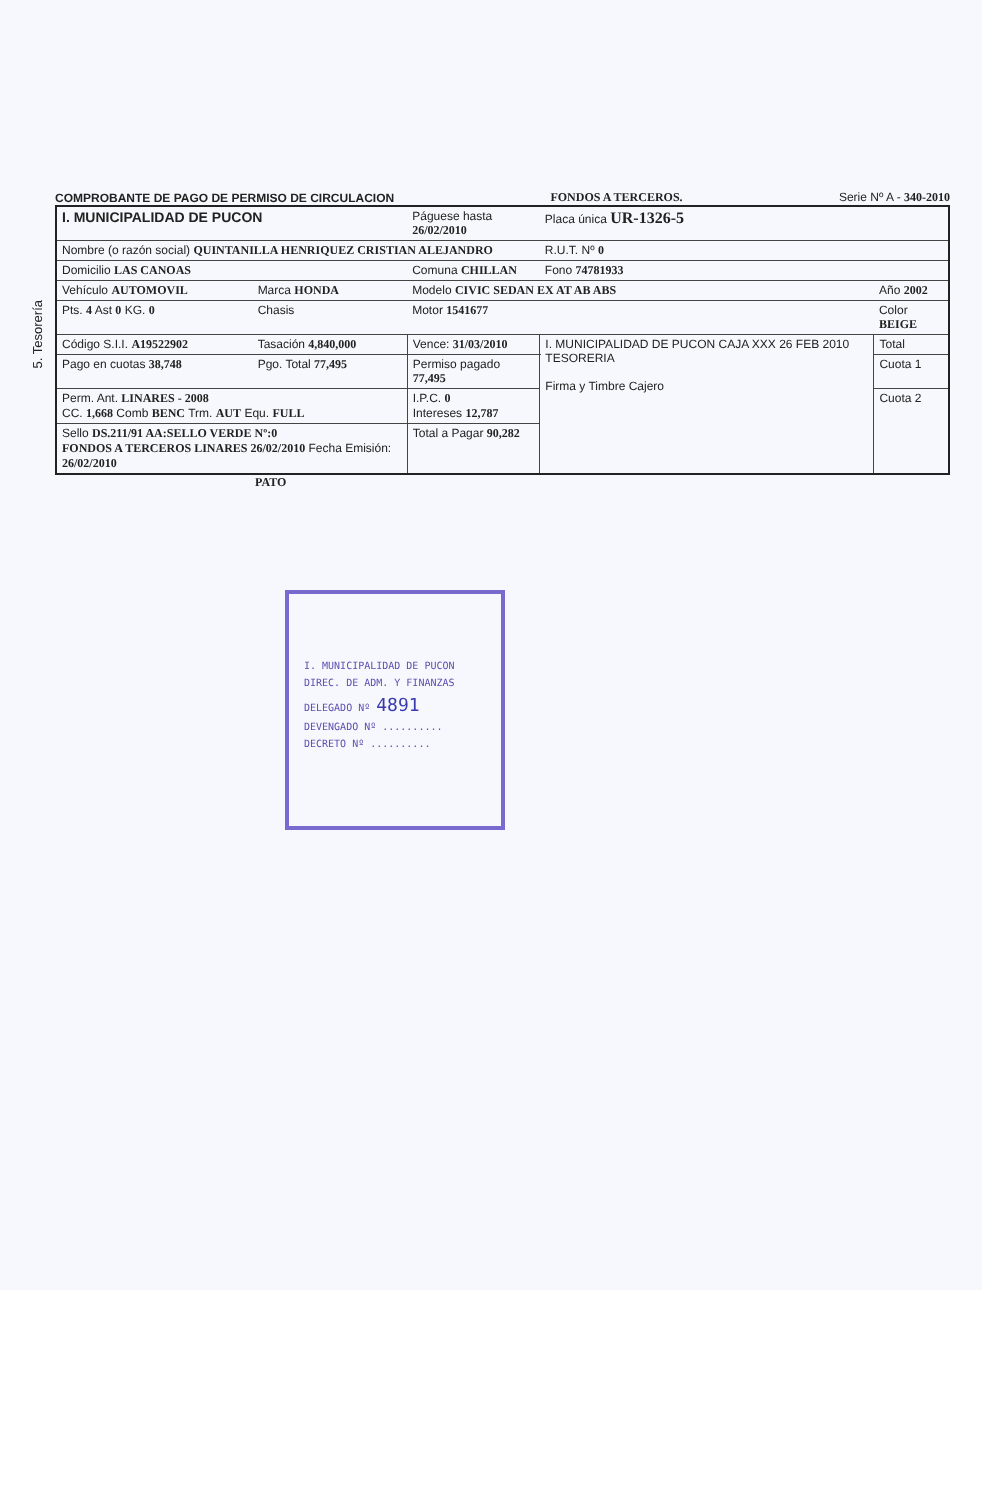5. Tesorería
COMPROBANTE DE PAGO DE PERMISO DE CIRCULACION FONDOS A TERCEROS. Serie Nº A - 340-2010
| I. MUNICIPALIDAD DE PUCON | | Páguese hasta 26/02/2010 | Placa única UR-1326-5 | |
| Nombre (o razón social) QUINTANILLA HENRIQUEZ CRISTIAN ALEJANDRO | | | R.U.T. Nº 0 | |
| Domicilio LAS CANOAS | | Comuna CHILLAN | Fono 74781933 | |
| Vehículo AUTOMOVIL | Marca HONDA | Modelo CIVIC SEDAN EX AT AB ABS | | Año 2002 |
| Pts. 4 Ast 0 KG. 0 | Chasis | Motor 1541677 | | Color BEIGE |
| Código S.I.I. A19522902 | Tasación 4,840,000 | Vence: 31/03/2010 | I. MUNICIPALIDAD DE PUCON CAJA XXX 26 FEB 2010 TESORERIA Firma y Timbre Cajero | Total |
| Pago en cuotas 38,748 | Pgo. Total 77,495 | Permiso pagado 77,495 | | Cuota 1 |
| Perm. Ant. LINARES - 2008 CC. 1,668 Comb BENC Trm. AUT Equ. FULL | | I.P.C. 0 Intereses 12,787 | | Cuota 2 |
| Sello DS.211/91 AA:SELLO VERDE Nº:0 FONDOS A TERCEROS LINARES 26/02/2010 Fecha Emisión: 26/02/2010 | | Total a Pagar 90,282 | | |
PATO
I. MUNICIPALIDAD DE PUCON
DIREC. DE ADM. Y FINANZAS
DELEGADO Nº 4891
DEVENGADO Nº ..........
DECRETO Nº ..........